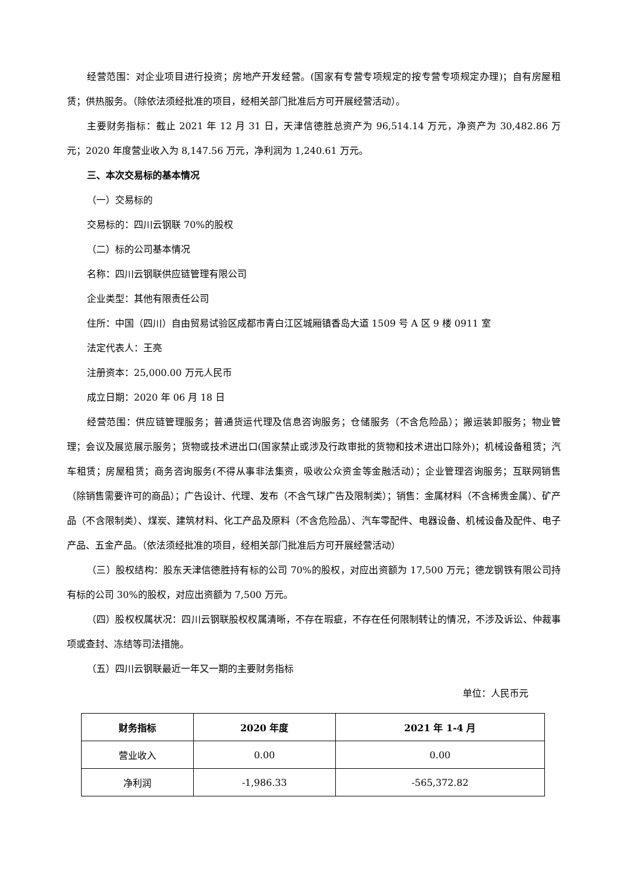经营范围：对企业项目进行投资；房地产开发经营。(国家有专营专项规定的按专营专项规定办理)；自有房屋租赁；供热服务。（除依法须经批准的项目，经相关部门批准后方可开展经营活动）。
主要财务指标：截止 2021 年 12 月 31 日，天津信德胜总资产为 96,514.14 万元，净资产为 30,482.86 万元；2020 年度营业收入为 8,147.56 万元，净利润为 1,240.61 万元。
三、本次交易标的基本情况
（一）交易标的
交易标的：四川云钢联 70%的股权
（二）标的公司基本情况
名称：四川云钢联供应链管理有限公司
企业类型：其他有限责任公司
住所：中国（四川）自由贸易试验区成都市青白江区城厢镇香岛大道 1509 号 A 区 9 楼 0911 室
法定代表人：王亮
注册资本：25,000.00 万元人民币
成立日期：2020 年 06 月 18 日
经营范围：供应链管理服务；普通货运代理及信息咨询服务；仓储服务（不含危险品）；搬运装卸服务；物业管理；会议及展览展示服务；货物或技术进出口(国家禁止或涉及行政审批的货物和技术进出口除外)；机械设备租赁；汽车租赁；房屋租赁；商务咨询服务(不得从事非法集资，吸收公众资金等金融活动）；企业管理咨询服务；互联网销售（除销售需要许可的商品）；广告设计、代理、发布（不含气球广告及限制类）；销售：金属材料（不含稀贵金属）、矿产品（不含限制类）、煤炭、建筑材料、化工产品及原料（不含危险品）、汽车零配件、电器设备、机械设备及配件、电子产品、五金产品。（依法须经批准的项目，经相关部门批准后方可开展经营活动）
（三）股权结构：股东天津信德胜持有标的公司 70%的股权，对应出资额为 17,500 万元；德龙钢铁有限公司持有标的公司 30%的股权，对应出资额为 7,500 万元。
（四）股权权属状况：四川云钢联股权权属清晰，不存在瑕疵，不存在任何限制转让的情况，不涉及诉讼、仲裁事项或查封、冻结等司法措施。
（五）四川云钢联最近一年又一期的主要财务指标
单位：人民币元
| 财务指标 | 2020 年度 | 2021 年 1-4 月 |
| --- | --- | --- |
| 营业收入 | 0.00 | 0.00 |
| 净利润 | -1,986.33 | -565,372.82 |